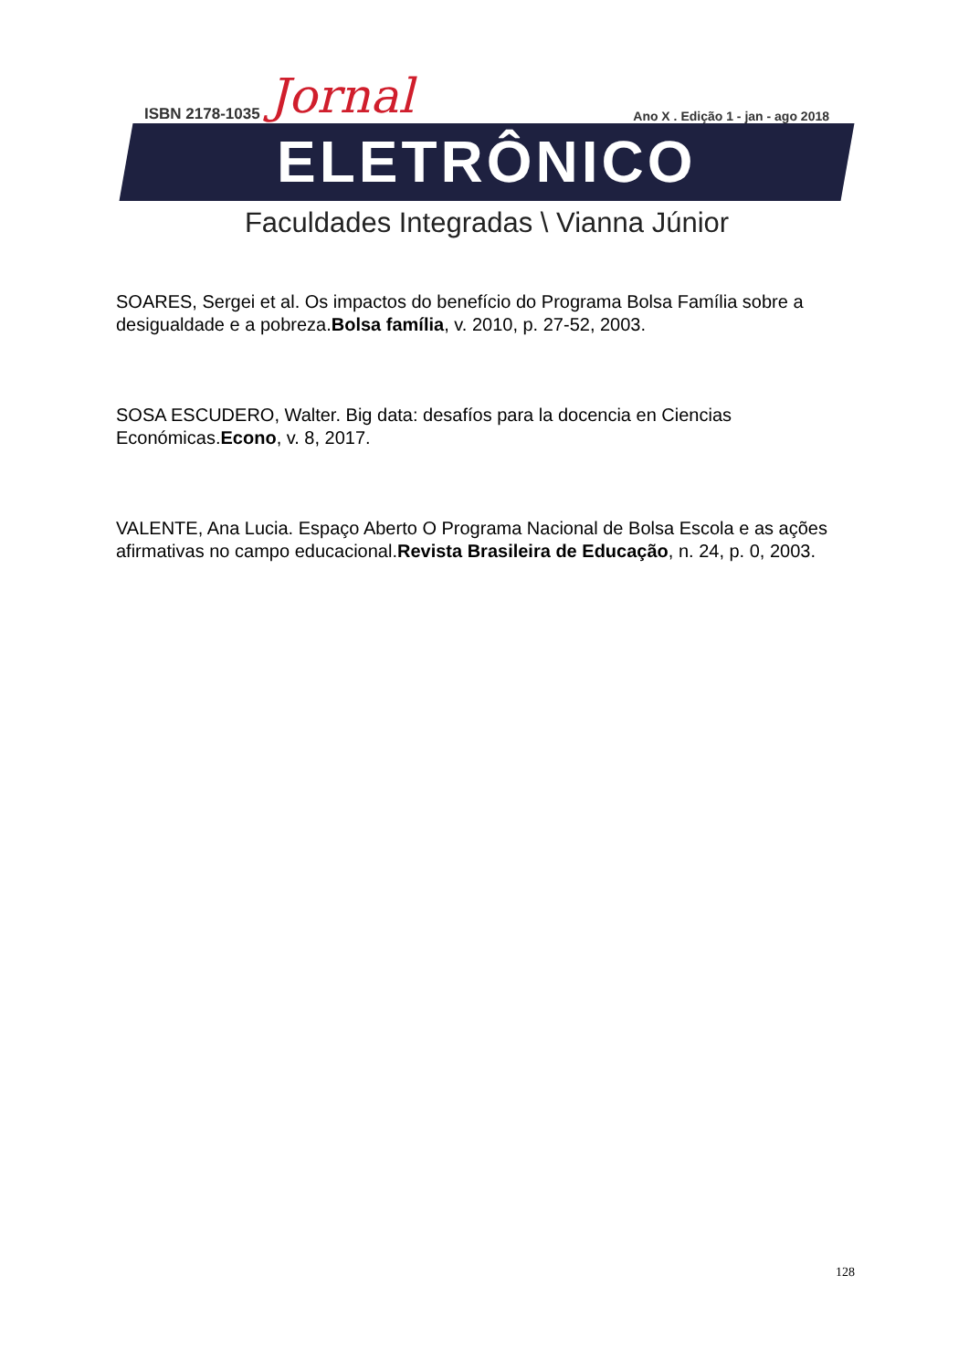ISBN 2178-1035 Jornal Ano X . Edição 1 - jan - ago 2018
ELETRÔNICO
Faculdades Integradas \ Vianna Júnior
SOARES, Sergei et al. Os impactos do benefício do Programa Bolsa Família sobre a desigualdade e a pobreza.Bolsa família, v. 2010, p. 27-52, 2003.
SOSA ESCUDERO, Walter. Big data: desafíos para la docencia en Ciencias Económicas.Econo, v. 8, 2017.
VALENTE, Ana Lucia. Espaço Aberto O Programa Nacional de Bolsa Escola e as ações afirmativas no campo educacional.Revista Brasileira de Educação, n. 24, p. 0, 2003.
128